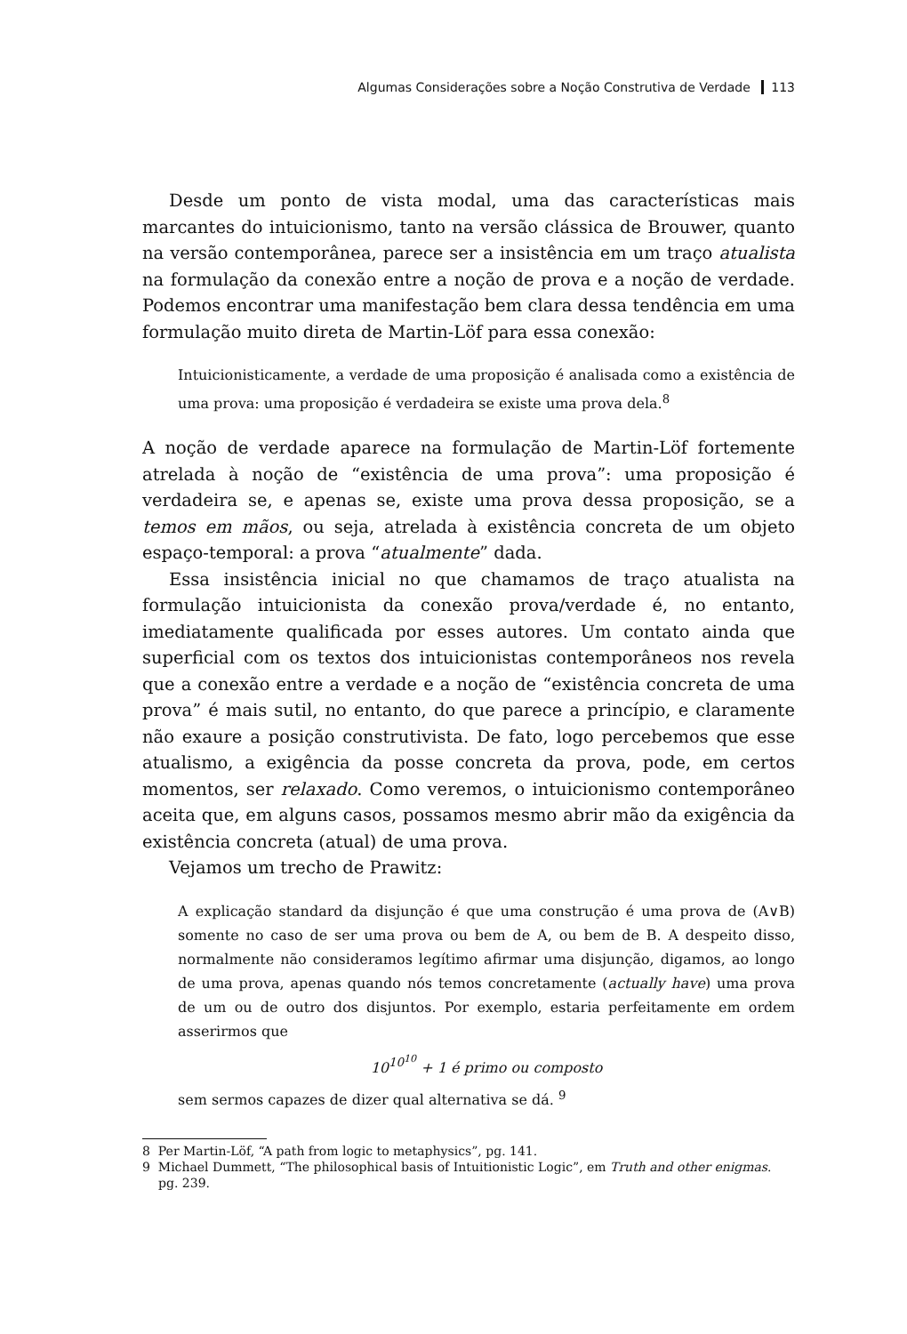Algumas Considerações sobre a Noção Construtiva de Verdade 113
Desde um ponto de vista modal, uma das características mais marcantes do intuicionismo, tanto na versão clássica de Brouwer, quanto na versão contemporânea, parece ser a insistência em um traço atualista na formulação da conexão entre a noção de prova e a noção de verdade. Podemos encontrar uma manifestação bem clara dessa tendência em uma formulação muito direta de Martin-Löf para essa conexão:
Intuicionisticamente, a verdade de uma proposição é analisada como a existência de uma prova: uma proposição é verdadeira se existe uma prova dela.<sup>8</sup>
A noção de verdade aparece na formulação de Martin-Löf fortemente atrelada à noção de “existência de uma prova”: uma proposição é verdadeira se, e apenas se, existe uma prova dessa proposição, se a temos em mãos, ou seja, atrelada à existência concreta de um objeto espaço-temporal: a prova “atualmente” dada.
Essa insistência inicial no que chamamos de traço atualista na formulação intuicionista da conexão prova/verdade é, no entanto, imediatamente qualificada por esses autores. Um contato ainda que superficial com os textos dos intuicionistas contemporâneos nos revela que a conexão entre a verdade e a noção de “existência concreta de uma prova” é mais sutil, no entanto, do que parece a princípio, e claramente não exaure a posição construtivista. De fato, logo percebemos que esse atualismo, a exigência da posse concreta da prova, pode, em certos momentos, ser relaxado. Como veremos, o intuicionismo contemporâneo aceita que, em alguns casos, possamos mesmo abrir mão da exigência da existência concreta (atual) de uma prova.
Vejamos um trecho de Prawitz:
A explicação standard da disjunção é que uma construção é uma prova de (A∨B) somente no caso de ser uma prova ou bem de A, ou bem de B. A despeito disso, normalmente não consideramos legítimo afirmar uma disjunção, digamos, ao longo de uma prova, apenas quando nós temos concretamente (actually have) uma prova de um ou de outro dos disjuntos. Por exemplo, estaria perfeitamente em ordem asserirmos que
10<sup>10<sup>10</sup></sup> + 1 é primo ou composto
sem sermos capazes de dizer qual alternativa se dá. <sup>9</sup>
8 Per Martin-Löf, “A path from logic to metaphysics”, pg. 141.
9 Michael Dummett, “The philosophical basis of Intuitionistic Logic”, em Truth and other enigmas. pg. 239.